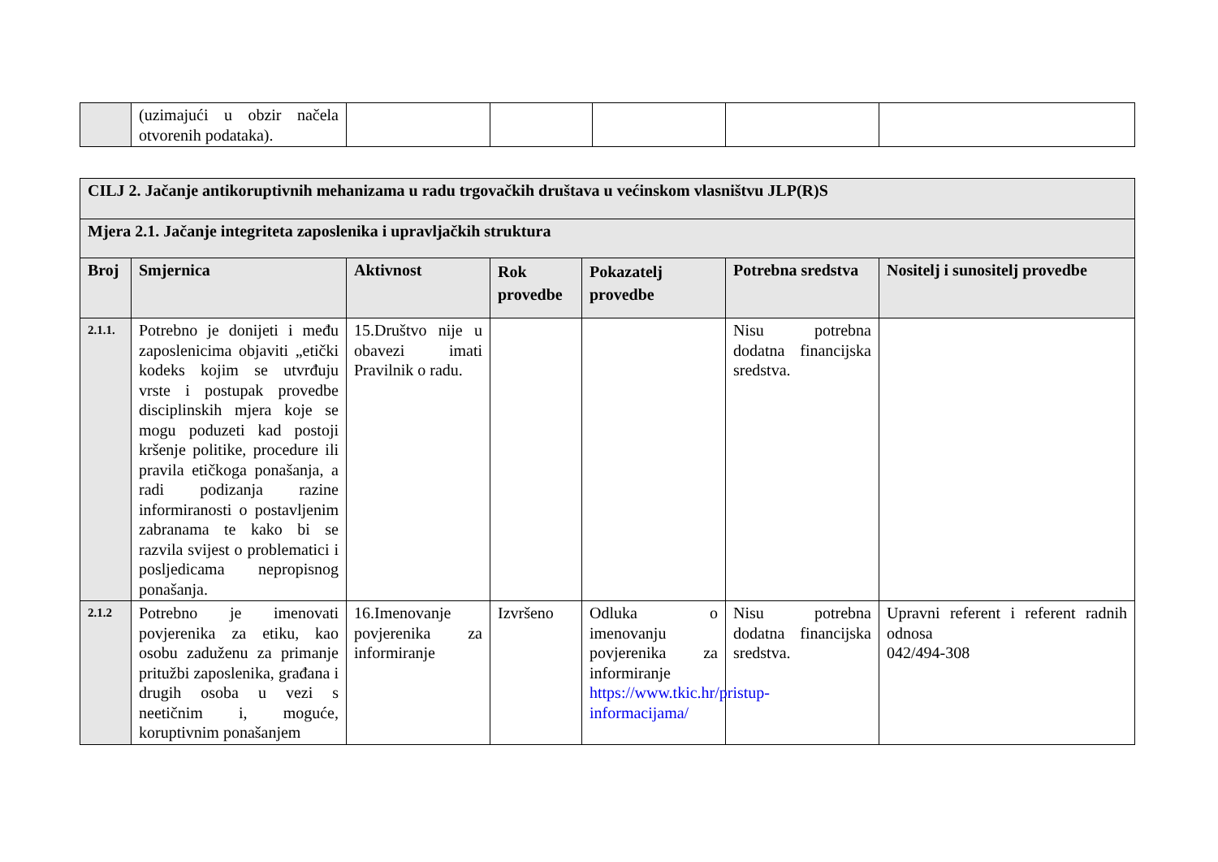| | (uzimajući u obzir načela otvorenih podataka). | | | | | |
| CILJ 2. Jačanje antikoruptivnih mehanizama u radu trgovačkih društava u većinskom vlasništvu JLP(R)S | | | | | | |
| --- | --- | --- | --- | --- | --- | --- |
| Mjera 2.1. Jačanje integriteta zaposlenika i upravljačkih struktura | | | | | | |
| Broj | Smjernica | Aktivnost | Rok provedbe | Pokazatelj provedbe | Potrebna sredstva | Nositelj i sunositelj provedbe |
| 2.1.1. | Potrebno je donijeti i među zaposlenicima objaviti „etički kodeks kojim se utvrđuju vrste i postupak provedbe disciplinskih mjera koje se mogu poduzeti kad postoji kršenje politike, procedure ili pravila etičkoga ponašanja, a radi podizanja razine informiranosti o postavljenim zabranama te kako bi se razvila svijest o problematici i posljedicama nepropisnog ponašanja. | 15.Društvo nije u obavezi imati Pravilnik o radu. | | | Nisu potrebna dodatna financijska sredstva. | |
| 2.1.2 | Potrebno je imenovati povjerenika za etiku, kao osobu zaduženu za primanje pritužbi zaposlenika, građana i drugih osoba u vezi s neetičnim i, moguće, koruptivnim ponašanjem | 16.Imenovanje povjerenika za informiranje | Izvršeno | Odluka o imenovanju povjerenika za informiranje https://www.tkic.hr/pristup-informacijama/ | Nisu potrebna dodatna financijska sredstva. | Upravni referent i referent radnih odnosa 042/494-308 |